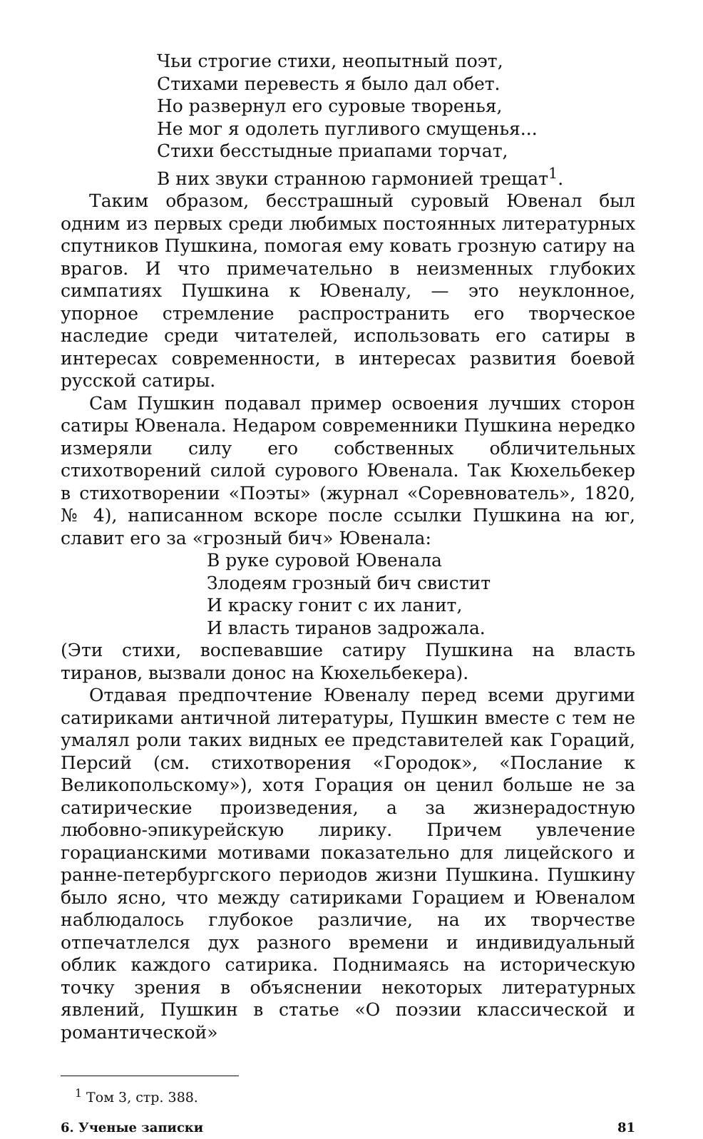Чьи строгие стихи, неопытный поэт,
Стихами перевесть я было дал обет.
Но развернул его суровые творенья,
Не мог я одолеть пугливого смущенья...
Стихи бесстыдные приапами торчат,
В них звуки странною гармонией трещат<sup>1</sup>.
Таким образом, бесстрашный суровый Ювенал был одним из первых среди любимых постоянных литературных спутников Пушкина, помогая ему ковать грозную сатиру на врагов. И что примечательно в неизменных глубоких симпатиях Пушкина к Ювеналу, — это неуклонное, упорное стремление распространить его творческое наследие среди читателей, использовать его сатиры в интересах современности, в интересах развития боевой русской сатиры.
Сам Пушкин подавал пример освоения лучших сторон сатиры Ювенала. Недаром современники Пушкина нередко измеряли силу его собственных обличительных стихотворений силой сурового Ювенала. Так Кюхельбекер в стихотворении «Поэты» (журнал «Соревнователь», 1820, № 4), написанном вскоре после ссылки Пушкина на юг, славит его за «грозный бич» Ювенала:
В руке суровой Ювенала
Злодеям грозный бич свистит
И краску гонит с их ланит,
И власть тиранов задрожала.
(Эти стихи, воспевавшие сатиру Пушкина на власть тиранов, вызвали донос на Кюхельбекера).
Отдавая предпочтение Ювеналу перед всеми другими сатириками античной литературы, Пушкин вместе с тем не умалял роли таких видных ее представителей как Гораций, Персий (см. стихотворения «Городок», «Послание к Великопольскому»), хотя Горация он ценил больше не за сатирические произведения, а за жизнерадостную любовно-эпикурейскую лирику. Причем увлечение горацианскими мотивами показательно для лицейского и ранне-петербургского периодов жизни Пушкина. Пушкину было ясно, что между сатириками Горацием и Ювеналом наблюдалось глубокое различие, на их творчестве отпечатлелся дух разного времени и индивидуальный облик каждого сатирика. Поднимаясь на историческую точку зрения в объяснении некоторых литературных явлений, Пушкин в статье «О поэзии классической и романтической»
<sup>1</sup> Том 3, стр. 388.
6. Ученые записки 81